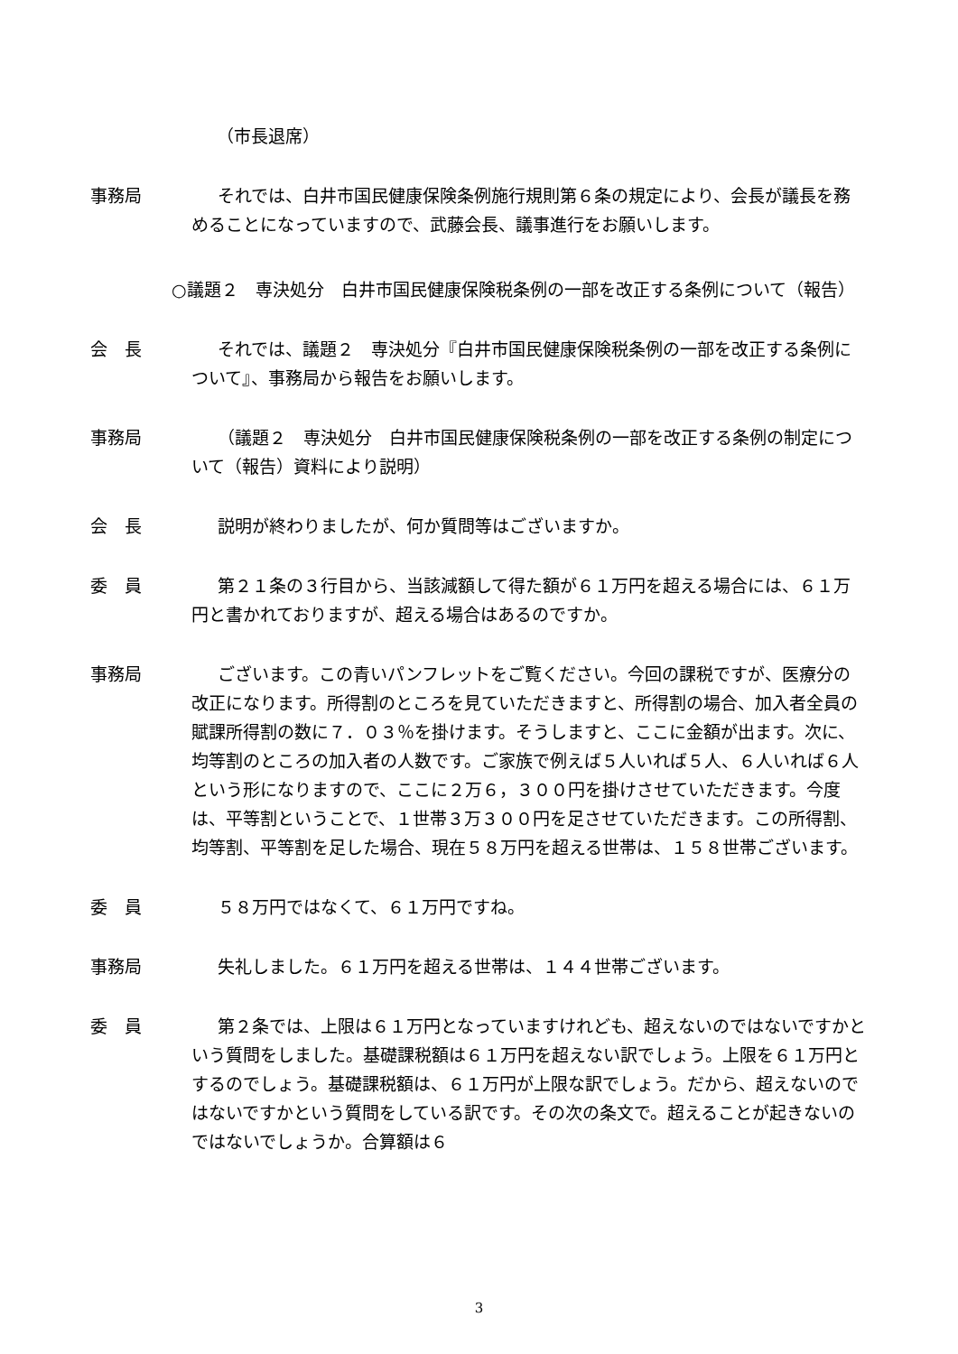（市長退席）
事務局 それでは、白井市国民健康保険条例施行規則第６条の規定により、会長が議長を務めることになっていますので、武藤会長、議事進行をお願いします。
○議題２　専決処分　白井市国民健康保険税条例の一部を改正する条例について（報告）
会　長 それでは、議題２　専決処分『白井市国民健康保険税条例の一部を改正する条例について』、事務局から報告をお願いします。
事務局 （議題２　専決処分　白井市国民健康保険税条例の一部を改正する条例の制定について（報告）資料により説明）
会　長 説明が終わりましたが、何か質問等はございますか。
委　員 第２１条の３行目から、当該減額して得た額が６１万円を超える場合には、６１万円と書かれておりますが、超える場合はあるのですか。
事務局 ございます。この青いパンフレットをご覧ください。今回の課税ですが、医療分の改正になります。所得割のところを見ていただきますと、所得割の場合、加入者全員の賦課所得割の数に７．０３％を掛けます。そうしますと、ここに金額が出ます。次に、均等割のところの加入者の人数です。ご家族で例えば５人いれば５人、６人いれば６人という形になりますので、ここに２万６，３００円を掛けさせていただきます。今度は、平等割ということで、１世帯３万３００円を足させていただきます。この所得割、均等割、平等割を足した場合、現在５８万円を超える世帯は、１５８世帯ございます。
委　員 ５８万円ではなくて、６１万円ですね。
事務局 失礼しました。６１万円を超える世帯は、１４４世帯ございます。
委　員 第２条では、上限は６１万円となっていますけれども、超えないのではないですかという質問をしました。基礎課税額は６１万円を超えない訳でしょう。上限を６１万円とするのでしょう。基礎課税額は、６１万円が上限な訳でしょう。だから、超えないのではないですかという質問をしている訳です。その次の条文で。超えることが起きないのではないでしょうか。合算額は６
3